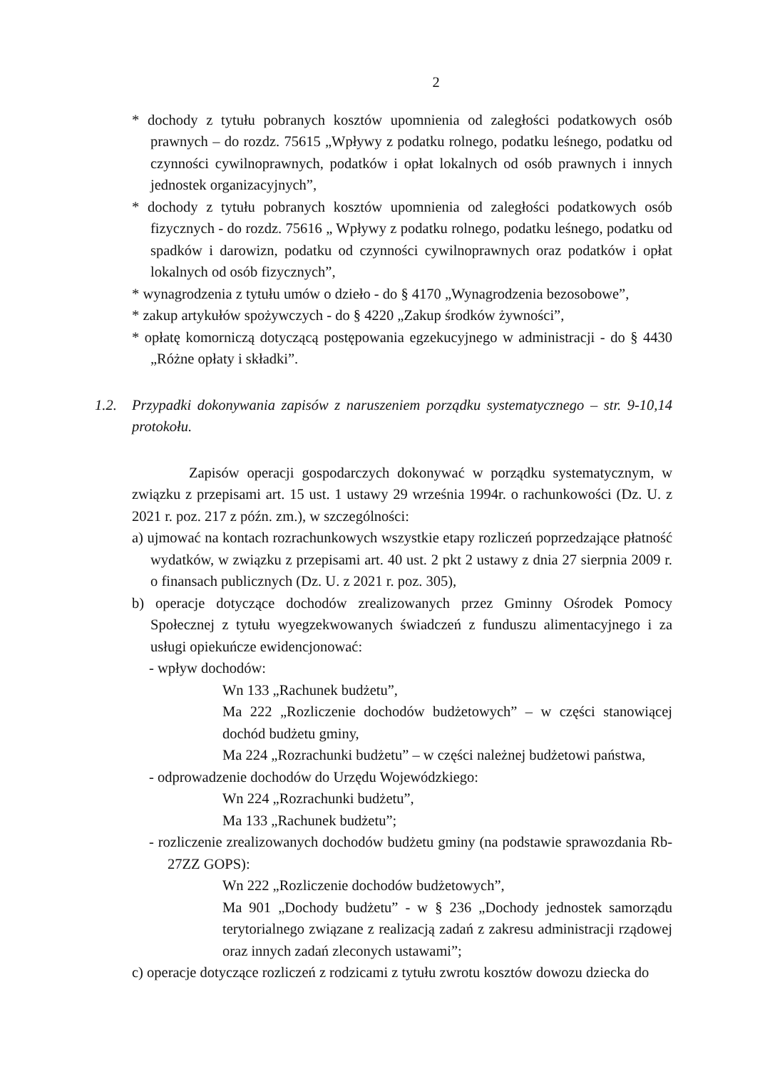2
* dochody z tytułu pobranych kosztów upomnienia od zaległości podatkowych osób prawnych – do rozdz. 75615 „Wpływy z podatku rolnego, podatku leśnego, podatku od czynności cywilnoprawnych, podatków i opłat lokalnych od osób prawnych i innych jednostek organizacyjnych”,
* dochody z tytułu pobranych kosztów upomnienia od zaległości podatkowych osób fizycznych - do rozdz. 75616 „ Wpływy z podatku rolnego, podatku leśnego, podatku od spadków i darowizn, podatku od czynności cywilnoprawnych oraz podatków i opłat lokalnych od osób fizycznych”,
* wynagrodzenia z tytułu umów o dzieło - do § 4170 „Wynagrodzenia bezosobowe”,
* zakup artykułów spożywczych - do § 4220 „Zakup środków żywności”,
* opłatę komorniczą dotyczącą postępowania egzekucyjnego w administracji - do § 4430 „Różne opłaty i składki”.
1.2. Przypadki dokonywania zapisów z naruszeniem porządku systematycznego – str. 9-10,14 protokołu.
Zapisów operacji gospodarczych dokonywać w porządku systematycznym, w związku z przepisami art. 15 ust. 1 ustawy 29 września 1994r. o rachunkowości (Dz. U. z 2021 r. poz. 217 z późn. zm.), w szczególności:
a) ujmować na kontach rozrachunkowych wszystkie etapy rozliczeń poprzedzające płatność wydatków, w związku z przepisami art. 40 ust. 2 pkt 2 ustawy z dnia 27 sierpnia 2009 r. o finansach publicznych (Dz. U. z 2021 r. poz. 305),
b) operacje dotyczące dochodów zrealizowanych przez Gminny Ośrodek Pomocy Społecznej z tytułu wyegzekwowanych świadczeń z funduszu alimentacyjnego i za usługi opiekuńcze ewidencjonować:
- wpływ dochodów:
Wn 133 „Rachunek budżetu”,
Ma 222 „Rozliczenie dochodów budżetowych” – w części stanowiącej dochód budżetu gminy,
Ma 224 „Rozrachunki budżetu” – w części należnej budżetowi państwa,
- odprowadzenie dochodów do Urzędu Wojewódzkiego:
Wn 224 „Rozrachunki budżetu”,
Ma 133 „Rachunek budżetu”;
- rozliczenie zrealizowanych dochodów budżetu gminy (na podstawie sprawozdania Rb-27ZZ GOPS):
Wn 222 „Rozliczenie dochodów budżetowych”,
Ma 901 „Dochody budżetu” - w § 236 „Dochody jednostek samorządu terytorialnego związane z realizacją zadań z zakresu administracji rządowej oraz innych zadań zleconych ustawami”;
c) operacje dotyczące rozliczeń z rodzicami z tytułu zwrotu kosztów dowozu dziecka do